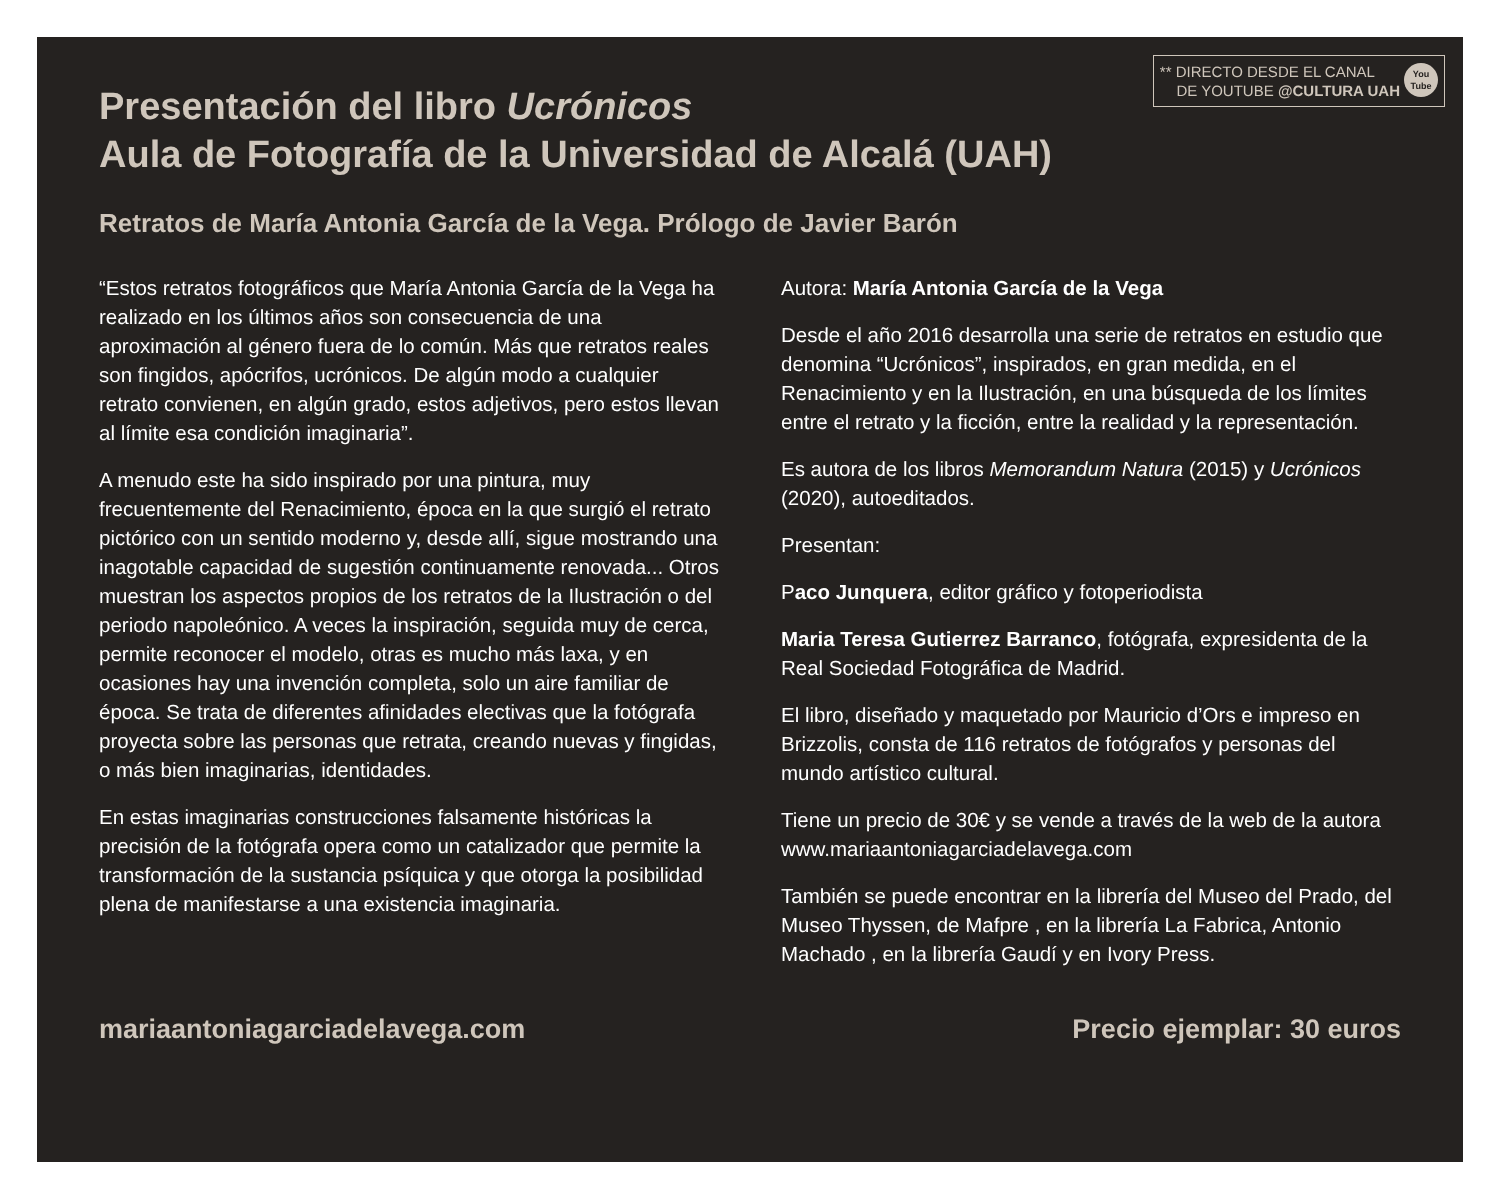** DIRECTO DESDE EL CANAL
DE YOUTUBE @CULTURA UAH
You
Tube
Presentación del libro Ucrónicos
Aula de Fotografía de la Universidad de Alcalá (UAH)
Retratos de María Antonia García de la Vega. Prólogo de Javier Barón
“Estos retratos fotográficos que María Antonia García de la Vega ha realizado en los últimos años son consecuencia de una aproximación al género fuera de lo común. Más que retratos reales son fingidos, apócrifos, ucrónicos. De algún modo a cualquier retrato convienen, en algún grado, estos adjetivos, pero estos llevan al límite esa condición imaginaria”.
A menudo este ha sido inspirado por una pintura, muy frecuentemente del Renacimiento, época en la que surgió el retrato pictórico con un sentido moderno y, desde allí, sigue mostrando una inagotable capacidad de sugestión continuamente renovada... Otros muestran los aspectos propios de los retratos de la Ilustración o del periodo napoleónico. A veces la inspiración, seguida muy de cerca, permite reconocer el modelo, otras es mucho más laxa, y en ocasiones hay una invención completa, solo un aire familiar de época. Se trata de diferentes afinidades electivas que la fotógrafa proyecta sobre las personas que retrata, creando nuevas y fingidas, o más bien imaginarias, identidades.
En estas imaginarias construcciones falsamente históricas la precisión de la fotógrafa opera como un catalizador que permite la transformación de la sustancia psíquica y que otorga la posibilidad plena de manifestarse a una existencia imaginaria.
Autora: María Antonia García de la Vega
Desde el año 2016 desarrolla una serie de retratos en estudio que denomina “Ucrónicos”, inspirados, en gran medida, en el Renacimiento y en la Ilustración, en una búsqueda de los límites entre el retrato y la ficción, entre la realidad y la representación.
Es autora de los libros Memorandum Natura (2015) y Ucrónicos (2020), autoeditados.
Presentan:
Paco Junquera, editor gráfico y fotoperiodista
Maria Teresa Gutierrez Barranco, fotógrafa, expresidenta de la Real Sociedad Fotográfica de Madrid.
El libro, diseñado y maquetado por Mauricio d’Ors e impreso en Brizzolis, consta de 116 retratos de fotógrafos y personas del mundo artístico cultural.
Tiene un precio de 30€ y se vende a través de la web de la autora www.mariaantoniagarciadelavega.com
También se puede encontrar en la librería del Museo del Prado, del Museo Thyssen, de Mafpre , en la librería La Fabrica, Antonio Machado , en la librería Gaudí y en Ivory Press.
mariaantoniagarciadelavega.com Precio ejemplar: 30 euros